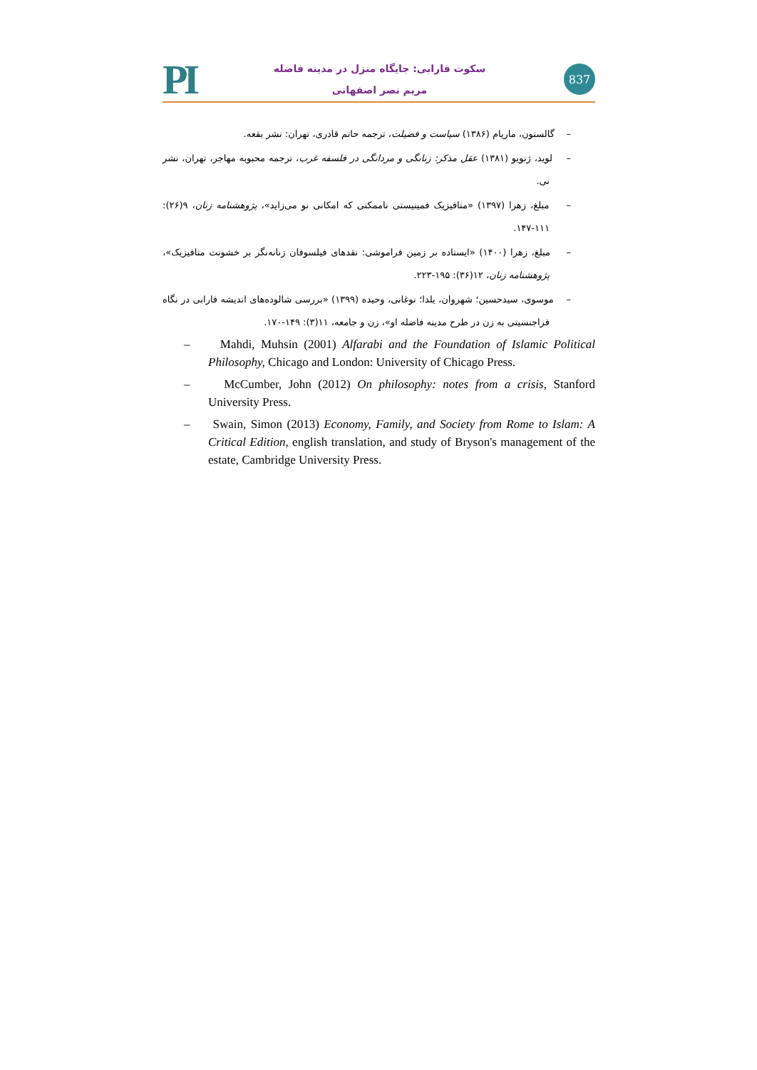PI
سکوت فارابی: جایگاه منزل در مدینه فاضله
مریم نصر اصفهانی
837
– گالستون، ماریام (۱۳۸۶) سیاست و فضیلت، ترجمه حاتم قادری، تهران: نشر بقعه.
– لوید، ژنویو (۱۳۸۱) عقل مذکر: زنانگی و مردانگی در فلسفه غرب، ترجمه محبوبه مهاجر، تهران، نشر نی.
– مبلغ، زهرا (۱۳۹۷) «متافیزیک فمینیستی ناممکنی که امکانی نو می‌زاید»، پژوهشنامه زنان، ۹(۲۶): ۱۱۱-۱۴۷.
– مبلغ، زهرا (۱۴۰۰) «ایستاده بر زمین فراموشی: نقدهای فیلسوفان زنانه‌نگر بر خشونت متافیزیک»، پژوهشنامه زنان، ۱۲(۳۶): ۱۹۵-۲۲۳.
– موسوی، سیدحسین؛ شهروان، یلدا؛ نوغانی، وحیده (۱۳۹۹) «بررسی شالوده‌های اندیشه فارابی در نگاه فراجنسیتی به زن در طرح مدینه فاضله او»، زن و جامعه، ۱۱(۳): ۱۴۹-۱۷۰.
– Mahdi, Muhsin (2001) Alfarabi and the Foundation of Islamic Political Philosophy, Chicago and London: University of Chicago Press.
– McCumber, John (2012) On philosophy: notes from a crisis, Stanford University Press.
– Swain, Simon (2013) Economy, Family, and Society from Rome to Islam: A Critical Edition, english translation, and study of Bryson's management of the estate, Cambridge University Press.